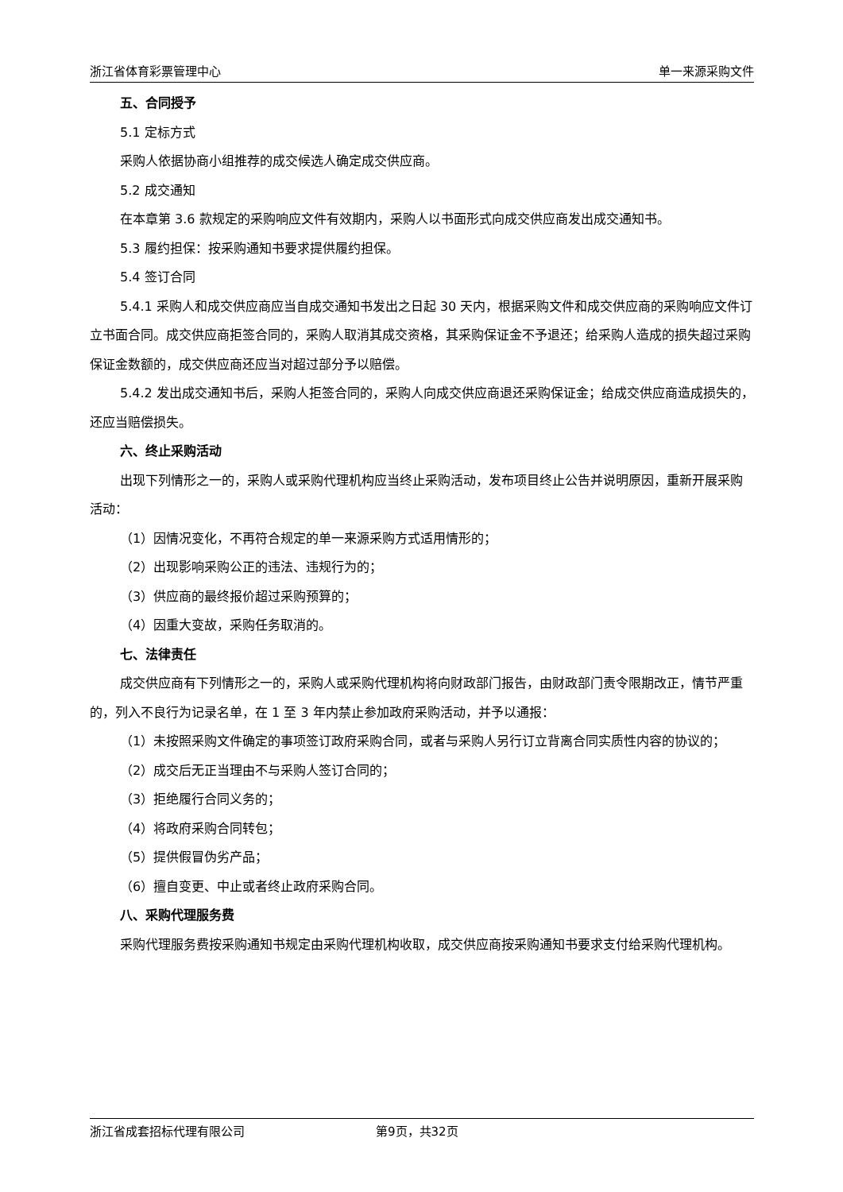浙江省体育彩票管理中心 单一来源采购文件
五、合同授予
5.1 定标方式
采购人依据协商小组推荐的成交候选人确定成交供应商。
5.2 成交通知
在本章第 3.6 款规定的采购响应文件有效期内，采购人以书面形式向成交供应商发出成交通知书。
5.3 履约担保：按采购通知书要求提供履约担保。
5.4 签订合同
5.4.1 采购人和成交供应商应当自成交通知书发出之日起 30 天内，根据采购文件和成交供应商的采购响应文件订立书面合同。成交供应商拒签合同的，采购人取消其成交资格，其采购保证金不予退还；给采购人造成的损失超过采购保证金数额的，成交供应商还应当对超过部分予以赔偿。
5.4.2 发出成交通知书后，采购人拒签合同的，采购人向成交供应商退还采购保证金；给成交供应商造成损失的，还应当赔偿损失。
六、终止采购活动
出现下列情形之一的，采购人或采购代理机构应当终止采购活动，发布项目终止公告并说明原因，重新开展采购活动：
（1）因情况变化，不再符合规定的单一来源采购方式适用情形的；
（2）出现影响采购公正的违法、违规行为的；
（3）供应商的最终报价超过采购预算的；
（4）因重大变故，采购任务取消的。
七、法律责任
成交供应商有下列情形之一的，采购人或采购代理机构将向财政部门报告，由财政部门责令限期改正，情节严重的，列入不良行为记录名单，在 1 至 3 年内禁止参加政府采购活动，并予以通报：
（1）未按照采购文件确定的事项签订政府采购合同，或者与采购人另行订立背离合同实质性内容的协议的；
（2）成交后无正当理由不与采购人签订合同的；
（3）拒绝履行合同义务的；
（4）将政府采购合同转包；
（5）提供假冒伪劣产品；
（6）擅自变更、中止或者终止政府采购合同。
八、采购代理服务费
采购代理服务费按采购通知书规定由采购代理机构收取，成交供应商按采购通知书要求支付给采购代理机构。
浙江省成套招标代理有限公司 第9页，共32页